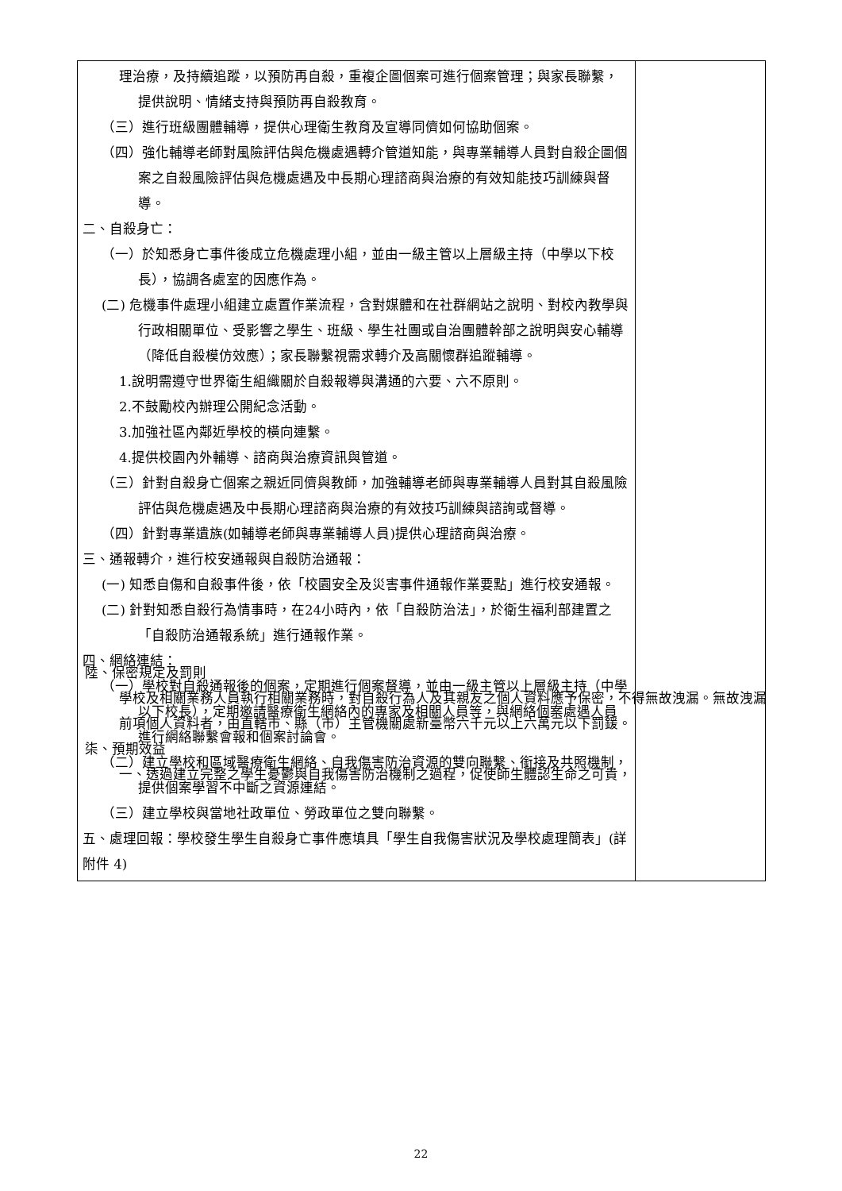| 理治療，及持續追蹤，以預防再自殺，重複企圖個案可進行個案管理；與家長聯繫，提供說明、情緒支持與預防再自殺教育。 （三）進行班級團體輔導，提供心理衛生教育及宣導同儕如何協助個案。 （四）強化輔導老師對風險評估與危機處遇轉介管道知能，與專業輔導人員對自殺企圖個案之自殺風險評估與危機處遇及中長期心理諮商與治療的有效知能技巧訓練與督導。 二、自殺身亡： （一）於知悉身亡事件後成立危機處理小組，並由一級主管以上層級主持（中學以下校長），協調各處室的因應作為。 (二) 危機事件處理小組建立處置作業流程，含對媒體和在社群網站之說明、對校內教學與行政相關單位、受影響之學生、班級、學生社團或自治團體幹部之說明與安心輔導（降低自殺模仿效應）；家長聯繫視需求轉介及高關懷群追蹤輔導。 1.說明需遵守世界衛生組織關於自殺報導與溝通的六要、六不原則。 2.不鼓勵校內辦理公開紀念活動。 3.加強社區內鄰近學校的橫向連繫。 4.提供校園內外輔導、諮商與治療資訊與管道。 （三）針對自殺身亡個案之親近同儕與教師，加強輔導老師與專業輔導人員對其自殺風險評估與危機處遇及中長期心理諮商與治療的有效技巧訓練與諮詢或督導。 （四）針對專業遺族(如輔導老師與專業輔導人員)提供心理諮商與治療。 三、通報轉介，進行校安通報與自殺防治通報： (一) 知悉自傷和自殺事件後，依「校園安全及災害事件通報作業要點」進行校安通報。 (二) 針對知悉自殺行為情事時，在24小時內，依「自殺防治法」，於衛生福利部建置之「自殺防治通報系統」進行通報作業。 四、網絡連結： （一）學校對自殺通報後的個案，定期進行個案督導，並由一級主管以上層級主持（中學以下校長），定期邀請醫療衛生網絡內的專家及相關人員等，與網絡個案處遇人員進行網絡聯繫會報和個案討論會。 （二）建立學校和區域醫療衛生網絡、自我傷害防治資源的雙向聯繫、銜接及共照機制，提供個案學習不中斷之資源連結。 （三）建立學校與當地社政單位、勞政單位之雙向聯繫。 五、處理回報：學校發生學生自殺身亡事件應填具「學生自我傷害狀況及學校處理簡表」(詳附件 4) | |
陸、保密規定及罰則
學校及相關業務人員執行相關業務時，對自殺行為人及其親友之個人資料應予保密，不得無故洩漏。無故洩漏前項個人資料者，由直轄市、縣（市）主管機關處新臺幣六千元以上六萬元以下罰鍰。
柒、預期效益
一、透過建立完整之學生憂鬱與自我傷害防治機制之過程，促使師生體認生命之可貴，
22